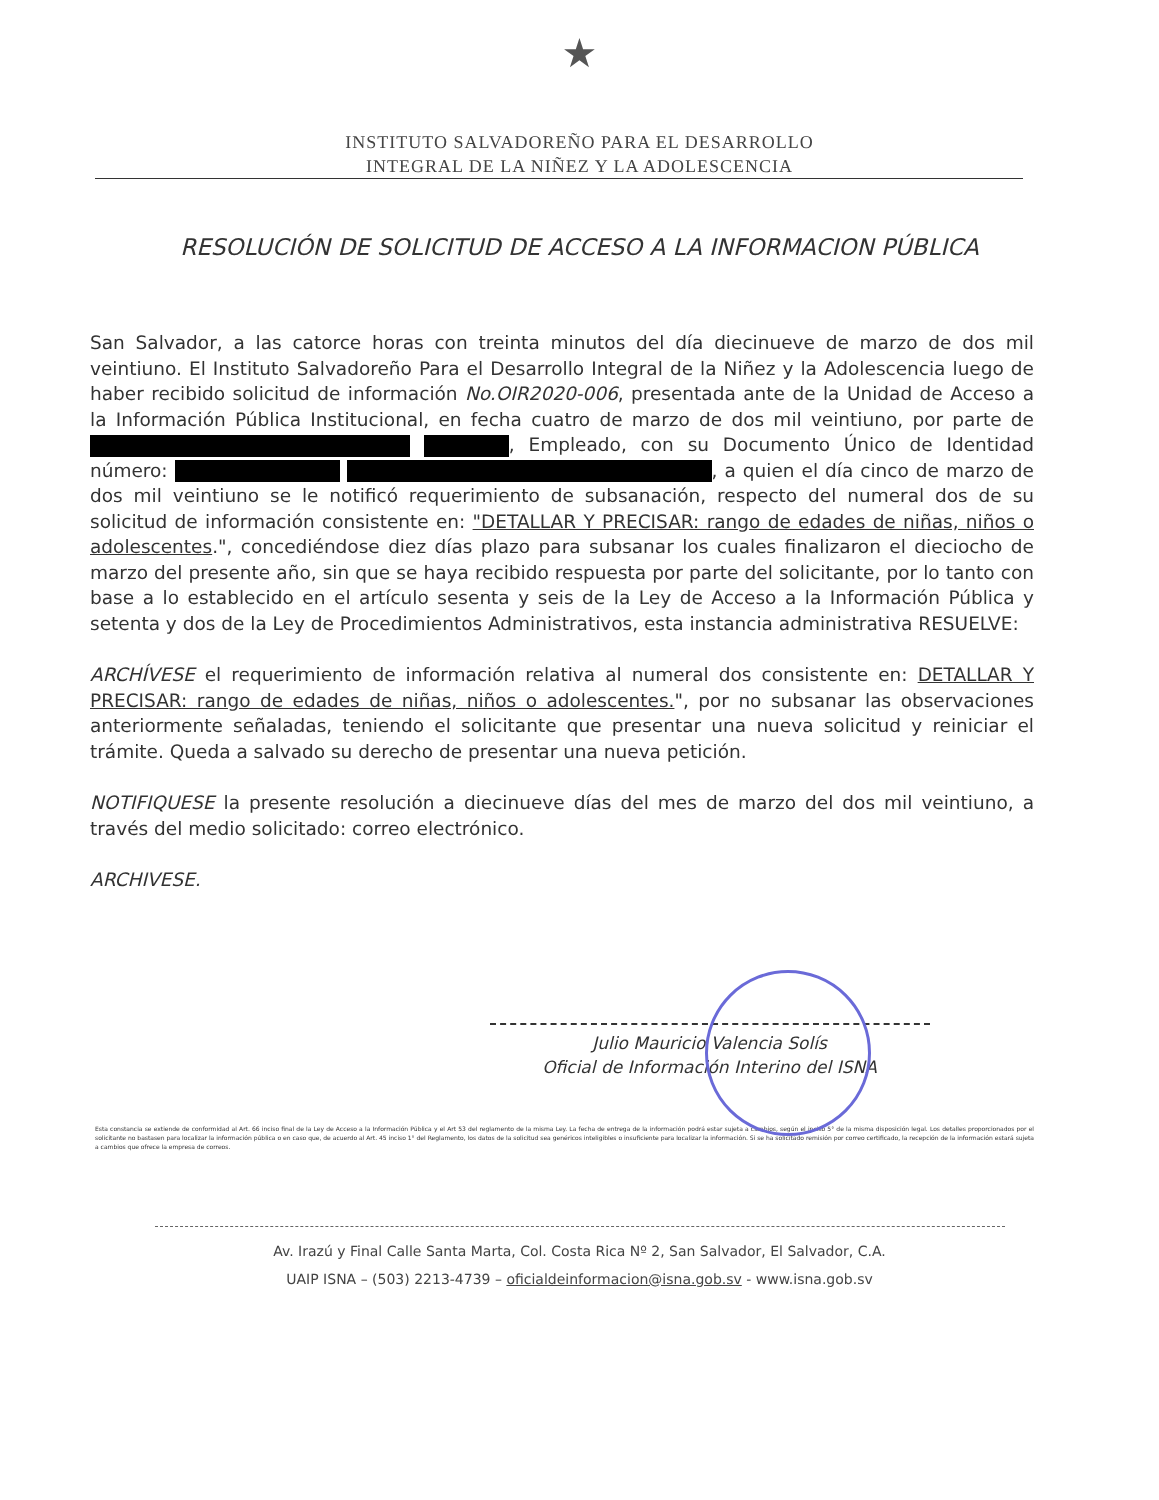★
INSTITUTO SALVADOREÑO PARA EL DESARROLLO
INTEGRAL DE LA NIÑEZ Y LA ADOLESCENCIA
RESOLUCIÓN DE SOLICITUD DE ACCESO A LA INFORMACION PÚBLICA
San Salvador, a las catorce horas con treinta minutos del día diecinueve de marzo de dos mil veintiuno. El Instituto Salvadoreño Para el Desarrollo Integral de la Niñez y la Adolescencia luego de haber recibido solicitud de información No.OIR2020-006, presentada ante de la Unidad de Acceso a la Información Pública Institucional, en fecha cuatro de marzo de dos mil veintiuno, por parte de , Empleado, con su Documento Único de Identidad número: , a quien el día cinco de marzo de dos mil veintiuno se le notificó requerimiento de subsanación, respecto del numeral dos de su solicitud de información consistente en: "DETALLAR Y PRECISAR: rango de edades de niñas, niños o adolescentes.", concediéndose diez días plazo para subsanar los cuales finalizaron el dieciocho de marzo del presente año, sin que se haya recibido respuesta por parte del solicitante, por lo tanto con base a lo establecido en el artículo sesenta y seis de la Ley de Acceso a la Información Pública y setenta y dos de la Ley de Procedimientos Administrativos, esta instancia administrativa RESUELVE:
ARCHÍVESE el requerimiento de información relativa al numeral dos consistente en: DETALLAR Y PRECISAR: rango de edades de niñas, niños o adolescentes.", por no subsanar las observaciones anteriormente señaladas, teniendo el solicitante que presentar una nueva solicitud y reiniciar el trámite. Queda a salvado su derecho de presentar una nueva petición.
NOTIFIQUESE la presente resolución a diecinueve días del mes de marzo del dos mil veintiuno, a través del medio solicitado: correo electrónico.
ARCHIVESE.
Julio Mauricio Valencia Solís
Oficial de Información Interino del ISNA
Esta constancia se extiende de conformidad al Art. 66 inciso final de la Ley de Acceso a la Información Pública y el Art 53 del reglamento de la misma Ley. La fecha de entrega de la información podrá estar sujeta a cambios, según el inciso 5° de la misma disposición legal. Los detalles proporcionados por el solicitante no bastasen para localizar la información pública o en caso que, de acuerdo al Art. 45 inciso 1° del Reglamento, los datos de la solicitud sea genéricos inteligibles o insuficiente para localizar la información. Si se ha solicitado remisión por correo certificado, la recepción de la información estará sujeta a cambios que ofrece la empresa de correos.
Av. Irazú y Final Calle Santa Marta, Col. Costa Rica Nº 2, San Salvador, El Salvador, C.A.
UAIP ISNA – (503) 2213-4739 – oficialdeinformacion@isna.gob.sv - www.isna.gob.sv